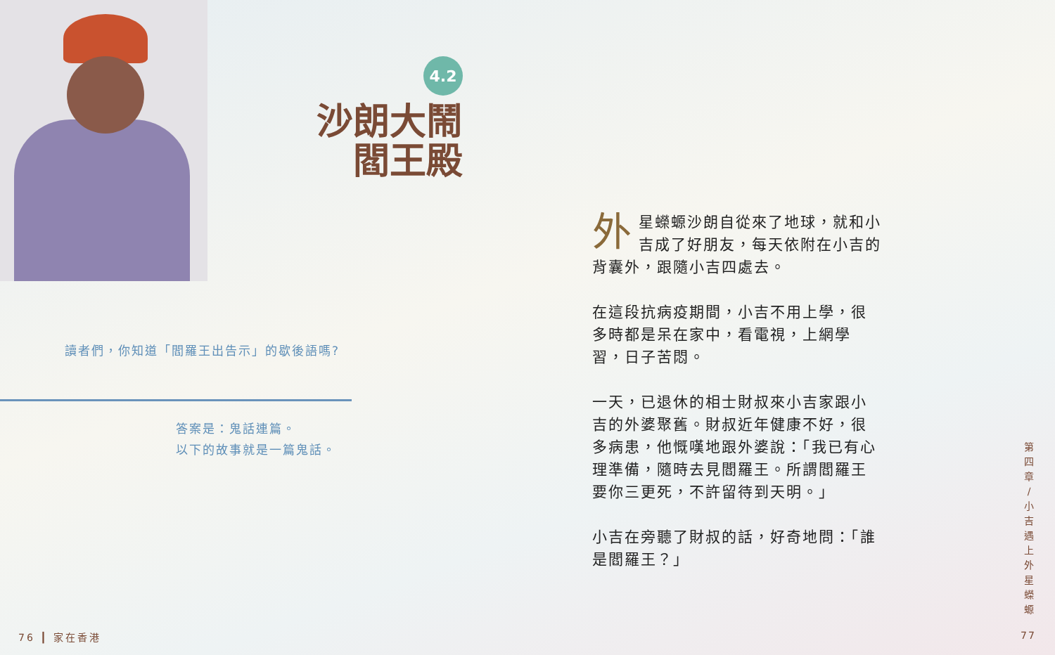4.2
沙朗大鬧
閻王殿
讀者們，你知道「閻羅王出告示」的歇後語嗎?
答案是：鬼話連篇。
以下的故事就是一篇鬼話。
外星蠑螈沙朗自從來了地球，就和小吉成了好朋友，每天依附在小吉的背囊外，跟隨小吉四處去。
在這段抗病疫期間，小吉不用上學，很多時都是呆在家中，看電視，上網學習，日子苦悶。
一天，已退休的相士財叔來小吉家跟小吉的外婆聚舊。財叔近年健康不好，很多病患，他慨嘆地跟外婆說：「我已有心理準備，隨時去見閻羅王。所謂閻羅王要你三更死，不許留待到天明。」
小吉在旁聽了財叔的話，好奇地問：「誰是閻羅王？」
第 四 章 / 小 吉 遇 上 外 星 蠑 螈
76 ┃ 家在香港 77